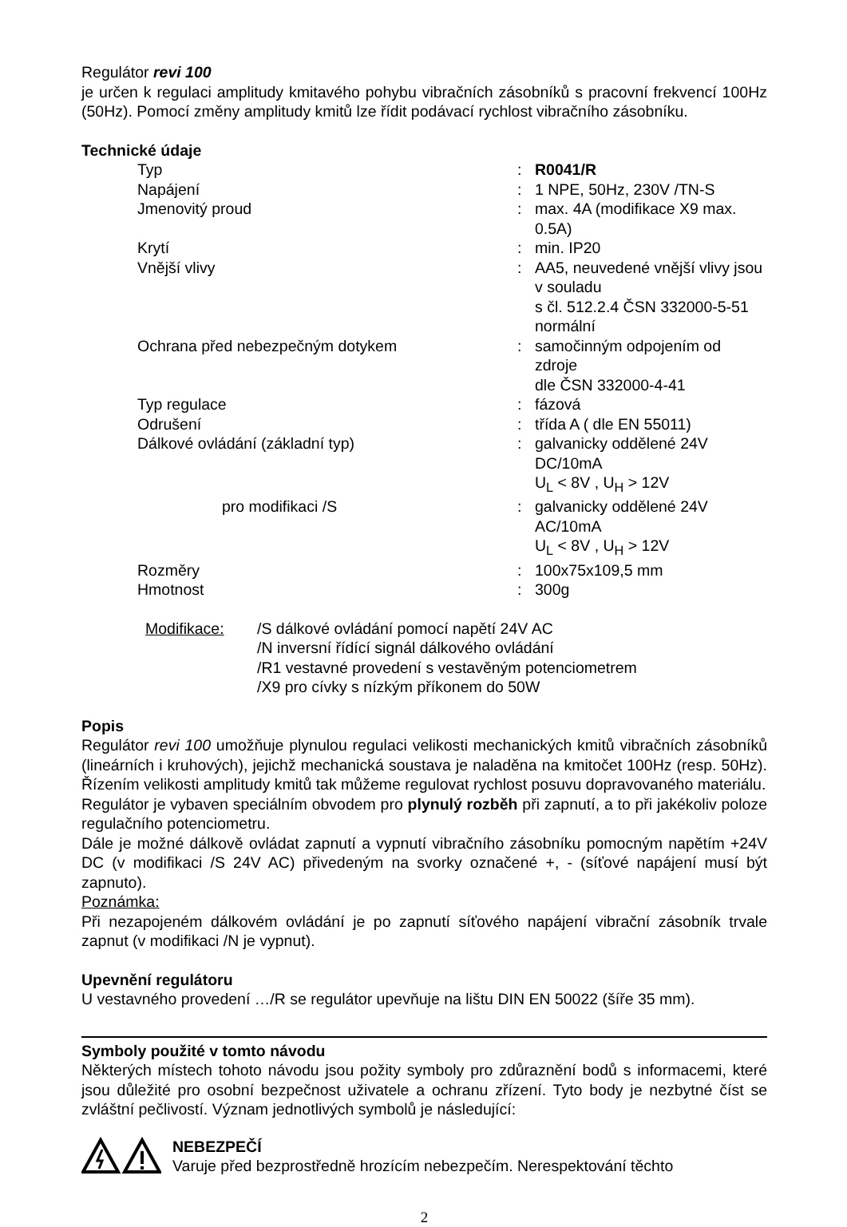Regulátor revi 100
je určen k regulaci amplitudy kmitavého pohybu vibračních zásobníků s pracovní frekvencí 100Hz (50Hz). Pomocí změny amplitudy kmitů lze řídit podávací rychlost vibračního zásobníku.
Technické údaje
| Typ | : | R0041/R |
| Napájení | : | 1 NPE, 50Hz, 230V /TN-S |
| Jmenovitý proud | : | max. 4A (modifikace X9 max. 0.5A) |
| Krytí | : | min. IP20 |
| Vnější vlivy | : | AA5, neuvedené vnější vlivy jsou v souladu s čl. 512.2.4 ČSN 332000-5-51 normální |
| Ochrana před nebezpečným dotykem | : | samočinným odpojením od zdroje dle ČSN 332000-4-41 |
| Typ regulace | : | fázová |
| Odrušení | : | třída A ( dle EN 55011) |
| Dálkové ovládání (základní typ) | : | galvanicky oddělené 24V DC/10mA U<sub>L</sub> < 8V , U<sub>H</sub> > 12V |
| pro modifikaci /S | : | galvanicky oddělené 24V AC/10mA U<sub>L</sub> < 8V , U<sub>H</sub> > 12V |
| Rozměry | : | 100x75x109,5 mm |
| Hmotnost | : | 300g |
| Modifikace: | /S dálkové ovládání pomocí napětí 24V AC /N inversní řídící signál dálkového ovládání /R1 vestavné provedení s vestavěným potenciometrem /X9 pro cívky s nízkým příkonem do 50W |
Popis
Regulátor revi 100 umožňuje plynulou regulaci velikosti mechanických kmitů vibračních zásobníků (lineárních i kruhových), jejichž mechanická soustava je naladěna na kmitočet 100Hz (resp. 50Hz). Řízením velikosti amplitudy kmitů tak můžeme regulovat rychlost posuvu dopravovaného materiálu.
Regulátor je vybaven speciálním obvodem pro plynulý rozběh při zapnutí, a to při jakékoliv poloze regulačního potenciometru.
Dále je možné dálkově ovládat zapnutí a vypnutí vibračního zásobníku pomocným napětím +24V DC (v modifikaci /S 24V AC) přivedeným na svorky označené +, - (síťové napájení musí být zapnuto).
Poznámka:
Při nezapojeném dálkovém ovládání je po zapnutí síťového napájení vibrační zásobník trvale zapnut (v modifikaci /N je vypnut).
Upevnění regulátoru
U vestavného provedení …/R se regulátor upevňuje na lištu DIN EN 50022 (šíře 35 mm).
Symboly použité v tomto návodu
Některých místech tohoto návodu jsou požity symboly pro zdůraznění bodů s informacemi, které jsou důležité pro osobní bezpečnost uživatele a ochranu zřízení. Tyto body je nezbytné číst se zvláštní pečlivostí. Význam jednotlivých symbolů je následující:
NEBEZPEČÍ
Varuje před bezprostředně hrozícím nebezpečím. Nerespektování těchto
2